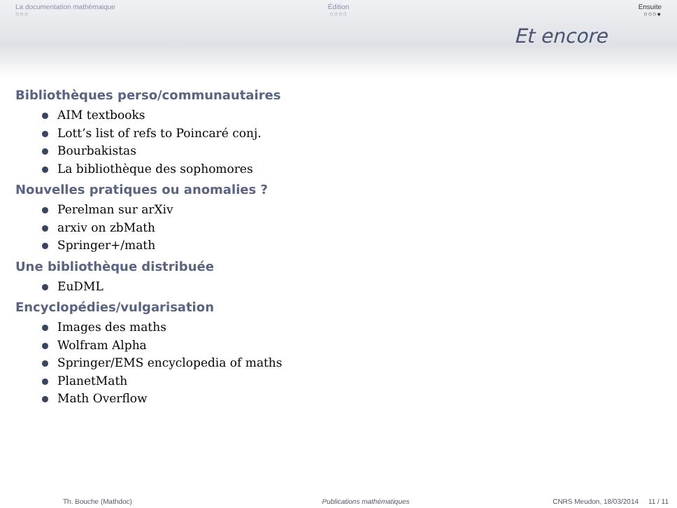La documentation mathémaique
○○○
Édition
○○○○
Ensuite
○○○●
Et encore
Bibliothèques perso/communautaires
AIM textbooks
Lott’s list of refs to Poincaré conj.
Bourbakistas
La bibliothèque des sophomores
Nouvelles pratiques ou anomalies ?
Perelman sur arXiv
arxiv on zbMath
Springer+/math
Une bibliothèque distribuée
EuDML
Encyclopédies/vulgarisation
Images des maths
Wolfram Alpha
Springer/EMS encyclopedia of maths
PlanetMath
Math Overflow
Th. Bouche (Mathdoc) Publications mathématiques CNRS Meudon, 18/03/2014 11 / 11